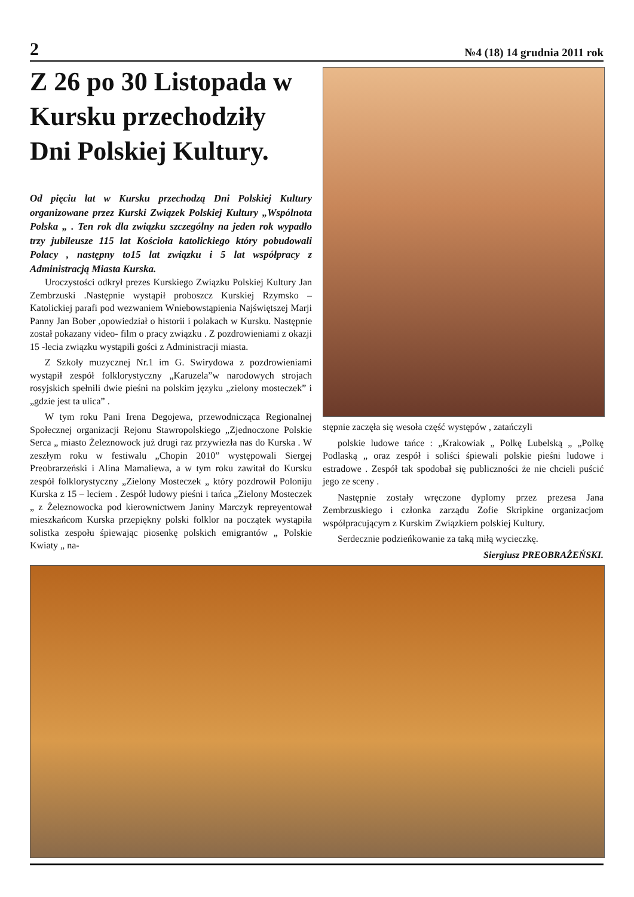2 №4 (18) 14 grudnia 2011 rok
Z 26 po 30 Listopada w Kursku przechodziły Dni Polskiej Kultury.
Od pięciu lat w Kursku przechodzą Dni Polskiej Kultury organizowane przez Kurski Związek Polskiej Kultury „Wspólnota Polska „ . Ten rok dla związku szczególny na jeden rok wypadło trzy jubileusze 115 lat Kościoła katolickiego który pobudowali Polacy , następny to15 lat związku i 5 lat współpracy z Administracją Miasta Kurska.
Uroczystości odkrył prezes Kurskiego Związku Polskiej Kultury Jan Zembrzuski .Następnie wystąpił proboszcz Kurskiej Rzymsko – Katolickiej parafi pod wezwaniem Wniebowstąpienia Najświętszej Marji Panny Jan Bober ,opowiedział o historii i polakach w Kursku. Następnie został pokazany video- film o pracy związku . Z pozdrowieniami z okazji 15 -lecia związku wystąpili gości z Administracji miasta.
Z Szkoły muzycznej Nr.1 im G. Swirydowa z pozdrowieniami wystąpił zespół folklorystyczny „Karuzela”w narodowych strojach rosyjskich spełnili dwie pieśni na polskim języku „zielony mosteczek” i „gdzie jest ta ulica” .
W tym roku Pani Irena Degojewa, przewodnicząca Regionalnej Społecznej organizacji Rejonu Stawropolskiego „Zjednoczone Polskie Serca „ miasto Żeleznowock już drugi raz przywiezła nas do Kurska . W zeszłym roku w festiwalu „Chopin 2010” występowali Siergej Preobrarzeński i Alina Mamaliewa, a w tym roku zawitał do Kursku zespół folklorystyczny „Zielony Mosteczek „ który pozdrowił Poloniju Kurska z 15 – leciem . Zespół ludowy pieśni i tańca „Zielony Mosteczek „ z Żeleznowocka pod kierownictwem Janiny Marczyk repreyentował mieszkańcom Kurska przepiękny polski folklor na początek wystąpiła solistka zespołu śpiewając piosenkę polskich emigrantów „ Polskie Kwiaty „ na-
stępnie zaczęła się wesoła część występów , zatańczyli
polskie ludowe tańce : „Krakowiak „ Polkę Lubelską „ „Polkę Podlaską „ oraz zespół i soliści śpiewali polskie pieśni ludowe i estradowe . Zespół tak spodobał się publiczności że nie chcieli puścić jego ze sceny .
Następnie zostały wręczone dyplomy przez prezesa Jana Zembrzuskiego i członka zarządu Zofie Skripkine organizacjom współpracującym z Kurskim Związkiem polskiej Kultury.
Serdecznie podzieńkowanie za taką miłą wycieczkę.
Siergiusz PREOBRAŻEŃSKI.